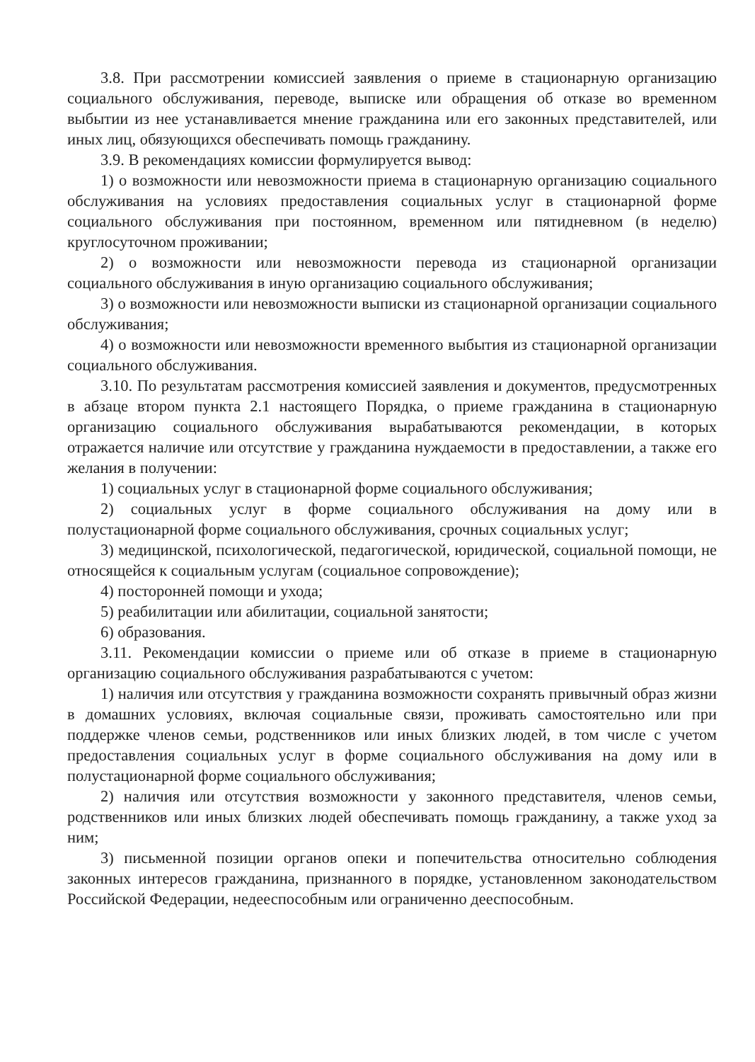3.8. При рассмотрении комиссией заявления о приеме в стационарную организацию социального обслуживания, переводе, выписке или обращения об отказе во временном выбытии из нее устанавливается мнение гражданина или его законных представителей, или иных лиц, обязующихся обеспечивать помощь гражданину.
3.9. В рекомендациях комиссии формулируется вывод:
1) о возможности или невозможности приема в стационарную организацию социального обслуживания на условиях предоставления социальных услуг в стационарной форме социального обслуживания при постоянном, временном или пятидневном (в неделю) круглосуточном проживании;
2) о возможности или невозможности перевода из стационарной организации социального обслуживания в иную организацию социального обслуживания;
3) о возможности или невозможности выписки из стационарной организации социального обслуживания;
4) о возможности или невозможности временного выбытия из стационарной организации социального обслуживания.
3.10. По результатам рассмотрения комиссией заявления и документов, предусмотренных в абзаце втором пункта 2.1 настоящего Порядка, о приеме гражданина в стационарную организацию социального обслуживания вырабатываются рекомендации, в которых отражается наличие или отсутствие у гражданина нуждаемости в предоставлении, а также его желания в получении:
1) социальных услуг в стационарной форме социального обслуживания;
2) социальных услуг в форме социального обслуживания на дому или в полустационарной форме социального обслуживания, срочных социальных услуг;
3) медицинской, психологической, педагогической, юридической, социальной помощи, не относящейся к социальным услугам (социальное сопровождение);
4) посторонней помощи и ухода;
5) реабилитации или абилитации, социальной занятости;
6) образования.
3.11. Рекомендации комиссии о приеме или об отказе в приеме в стационарную организацию социального обслуживания разрабатываются с учетом:
1) наличия или отсутствия у гражданина возможности сохранять привычный образ жизни в домашних условиях, включая социальные связи, проживать самостоятельно или при поддержке членов семьи, родственников или иных близких людей, в том числе с учетом предоставления социальных услуг в форме социального обслуживания на дому или в полустационарной форме социального обслуживания;
2) наличия или отсутствия возможности у законного представителя, членов семьи, родственников или иных близких людей обеспечивать помощь гражданину, а также уход за ним;
3) письменной позиции органов опеки и попечительства относительно соблюдения законных интересов гражданина, признанного в порядке, установленном законодательством Российской Федерации, недееспособным или ограниченно дееспособным.